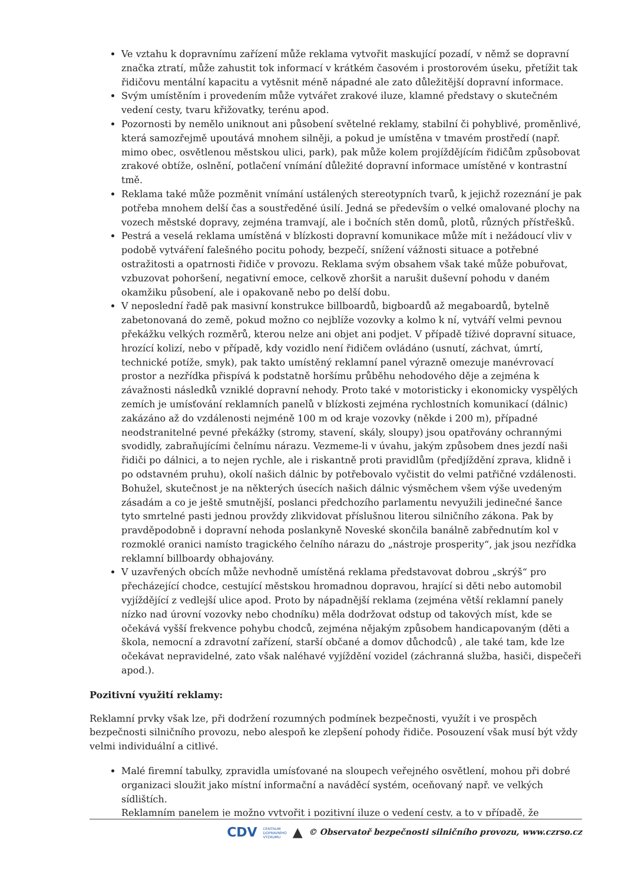Ve vztahu k dopravnímu zařízení může reklama vytvořit maskující pozadí, v němž se dopravní značka ztratí, může zahustit tok informací v krátkém časovém i prostorovém úseku, přetížit tak řidičovu mentální kapacitu a vytěsnit méně nápadné ale zato důležitější dopravní informace.
Svým umístěním i provedením může vytvářet zrakové iluze, klamné představy o skutečném vedení cesty, tvaru křižovatky, terénu apod.
Pozornosti by nemělo uniknout ani působení světelné reklamy, stabilní či pohyblivé, proměnlivé, která samozřejmě upoutává mnohem silněji, a pokud je umístěna v tmavém prostředí (např. mimo obec, osvětlenou městskou ulici, park), pak může kolem projíždějícím řidičům způsobovat zrakové obtíže, oslnění, potlačení vnímání důležité dopravní informace umístěné v kontrastní tmě.
Reklama také může pozměnit vnímání ustálených stereotypních tvarů, k jejichž rozeznání je pak potřeba mnohem delší čas a soustředěné úsilí. Jedná se především o velké omalované plochy na vozech městské dopravy, zejména tramvají, ale i bočních stěn domů, plotů, různých přístřešků.
Pestrá a veselá reklama umístěná v blízkosti dopravní komunikace může mít i nežádoucí vliv v podobě vytváření falešného pocitu pohody, bezpečí, snížení vážnosti situace a potřebné ostražitosti a opatrnosti řidiče v provozu. Reklama svým obsahem však také může pobuřovat, vzbuzovat pohoršení, negativní emoce, celkově zhoršit a narušit duševní pohodu v daném okamžiku působení, ale i opakovaně nebo po delší dobu.
V neposlední řadě pak masivní konstrukce billboardů, bigboardů až megaboardů, bytelně zabetonovaná do země, pokud možno co nejblíže vozovky a kolmo k ní, vytváří velmi pevnou překážku velkých rozměrů, kterou nelze ani objet ani podjet. V případě tíživé dopravní situace, hrozící kolizí, nebo v případě, kdy vozidlo není řidičem ovládáno (usnutí, záchvat, úmrtí, technické potíže, smyk), pak takto umístěný reklamní panel výrazně omezuje manévrovací prostor a nezřídka přispívá k podstatně horšímu průběhu nehodového děje a zejména k závažnosti následků vzniklé dopravní nehody. Proto také v motoristicky i ekonomicky vyspělých zemích je umísťování reklamních panelů v blízkosti zejména rychlostních komunikací (dálnic) zakázáno až do vzdálenosti nejméně 100 m od kraje vozovky (někde i 200 m), případné neodstranitelné pevné překážky (stromy, stavení, skály, sloupy) jsou opatřovány ochrannými svodidly, zabraňujícími čelnímu nárazu. Vezmeme-li v úvahu, jakým způsobem dnes jezdí naši řidiči po dálnici, a to nejen rychle, ale i riskantně proti pravidlům (předjíždění zprava, klidně i po odstavném pruhu), okolí našich dálnic by potřebovalo vyčistit do velmi patřičné vzdálenosti. Bohužel, skutečnost je na některých úsecích našich dálnic výsměchem všem výše uvedeným zásadám a co je ještě smutnější, poslanci předchozího parlamentu nevyužili jedinečné šance tyto smrtelné pasti jednou provždy zlikvidovat příslušnou literou silničního zákona. Pak by pravděpodobně i dopravní nehoda poslankyně Noveské skončila banálně zabřednutím kol v rozmoklé oranici namísto tragického čelního nárazu do „nástroje prosperity“, jak jsou nezřídka reklamní billboardy obhajovány.
V uzavřených obcích může nevhodně umístěná reklama představovat dobrou „skrýš“ pro přecházející chodce, cestující městskou hromadnou dopravou, hrající si děti nebo automobil vyjíždějící z vedlejší ulice apod. Proto by nápadnější reklama (zejména větší reklamní panely nízko nad úrovní vozovky nebo chodníku) měla dodržovat odstup od takových míst, kde se očekává vyšší frekvence pohybu chodců, zejména nějakým způsobem handicapovaným (děti a škola, nemocní a zdravotní zařízení, starší občané a domov důchodců) , ale také tam, kde lze očekávat nepravidelné, zato však naléhavé vyjíždění vozidel (záchranná služba, hasiči, dispečeři apod.).
Pozitivní využití reklamy:
Reklamní prvky však lze, při dodržení rozumných podmínek bezpečnosti, využít i ve prospěch bezpečnosti silničního provozu, nebo alespoň ke zlepšení pohody řidiče. Posouzení však musí být vždy velmi individuální a citlivé.
Malé firemní tabulky, zpravidla umísťované na sloupech veřejného osvětlení, mohou při dobré organizaci sloužit jako místní informační a naváděcí systém, oceňovaný např. ve velkých sídlištích.
Reklamním panelem je možno vytvořit i pozitivní iluze o vedení cesty, a to v případě, že
CDV CENTRUM
DOPRAVNÍHO
VÝZKUMU ▲ © Observatoř bezpečnosti silničního provozu, www.czrso.cz